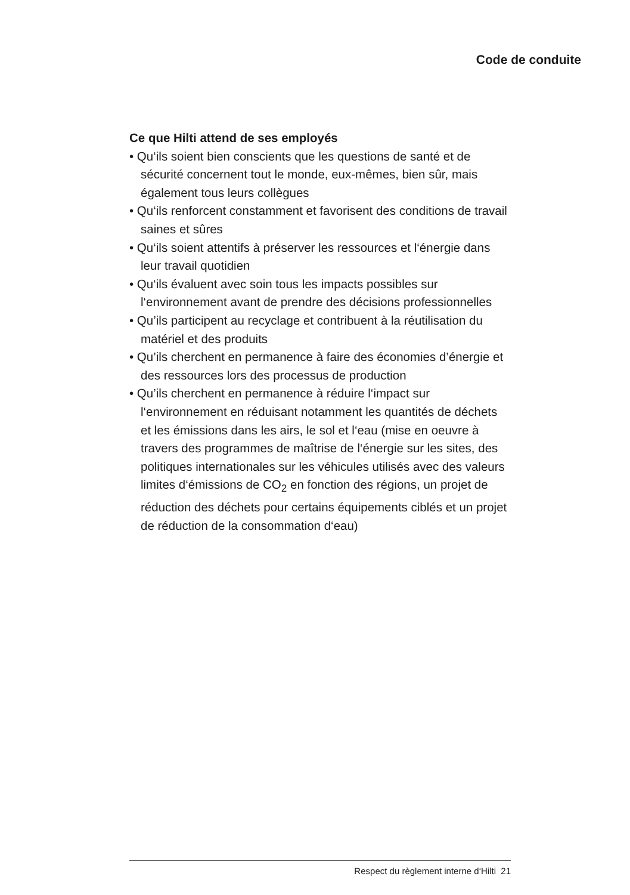Code de conduite
Ce que Hilti attend de ses employés
• Qu‘ils soient bien conscients que les questions de santé et de sécurité concernent tout le monde, eux-mêmes, bien sûr, mais également tous leurs collègues
• Qu‘ils renforcent constamment et favorisent des conditions de travail saines et sûres
• Qu‘ils soient attentifs à préserver les ressources et l‘énergie dans leur travail quotidien
• Qu‘ils évaluent avec soin tous les impacts possibles sur l‘environnement avant de prendre des décisions professionnelles
• Qu’ils participent au recyclage et contribuent à la réutilisation du matériel et des produits
• Qu’ils cherchent en permanence à faire des économies d’énergie et des ressources lors des processus de production
• Qu’ils cherchent en permanence à réduire l‘impact sur l‘environnement en réduisant notamment les quantités de déchets et les émissions dans les airs, le sol et l‘eau (mise en oeuvre à travers des programmes de maîtrise de l‘énergie sur les sites, des politiques internationales sur les véhicules utilisés avec des valeurs limites d‘émissions de CO<sub>2</sub> en fonction des régions, un projet de réduction des déchets pour certains équipements ciblés et un projet de réduction de la consommation d‘eau)
Respect du règlement interne d‘Hilti 21